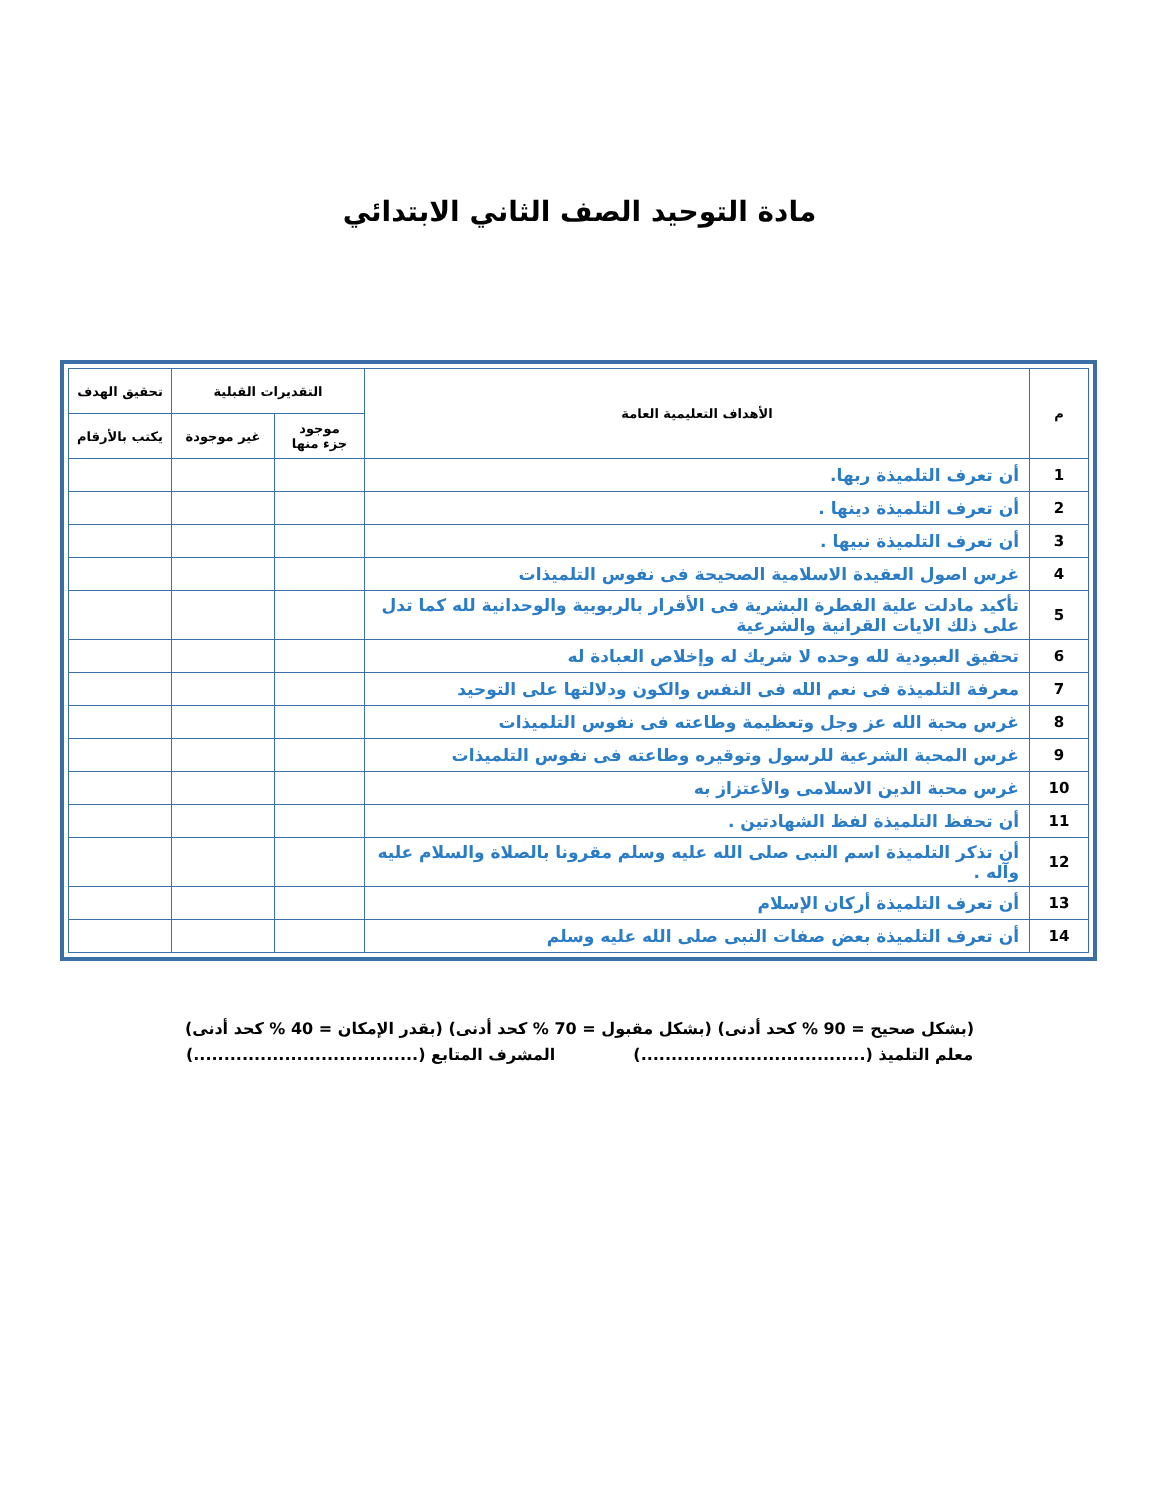مادة التوحيد الصف الثاني الابتدائي
| م | الأهداف التعليمية العامة | التقديرات القبلية | | تحقيق الهدف |
| --- | --- | --- | --- | --- |
| | | موجود جزء منها | غير موجودة | يكتب بالأرقام |
| 1 | أن تعرف التلميذة ربها. | | | |
| 2 | أن تعرف التلميذة دينها . | | | |
| 3 | أن تعرف التلميذة نبيها . | | | |
| 4 | غرس اصول العقيدة الاسلامية الصحيحة فى نفوس التلميذات | | | |
| 5 | تأكيد مادلت علية الفطرة البشرية فى الأقرار بالربوبية والوحدانية لله كما تدل على ذلك الايات القرانية والشرعية | | | |
| 6 | تحقيق العبودية لله وحده لا شريك له وإخلاص العبادة له | | | |
| 7 | معرفة التلميذة فى نعم الله فى النفس والكون ودلالتها على التوحيد | | | |
| 8 | غرس محبة الله عز وجل وتعظيمة وطاعته فى نفوس التلميذات | | | |
| 9 | غرس المحبة الشرعية للرسول وتوقيره وطاعته فى نفوس التلميذات | | | |
| 10 | غرس محبة الدين الاسلامى والأعتزاز به | | | |
| 11 | أن تحفظ التلميذة لفظ الشهادتين . | | | |
| 12 | أن تذكر التلميذة اسم النبى صلى الله عليه وسلم مقرونا بالصلاة والسلام عليه وآله . | | | |
| 13 | أن تعرف التلميذة أركان الإسلام | | | |
| 14 | أن تعرف التلميذة بعض صفات النبى صلى الله عليه وسلم | | | |
(بشكل صحيح = 90 % كحد أدنى) (بشكل مقبول = 70 % كحد أدنى) (بقدر الإمكان = 40 % كحد أدنى)
معلم التلميذ (.....................................) المشرف المتابع (.....................................)